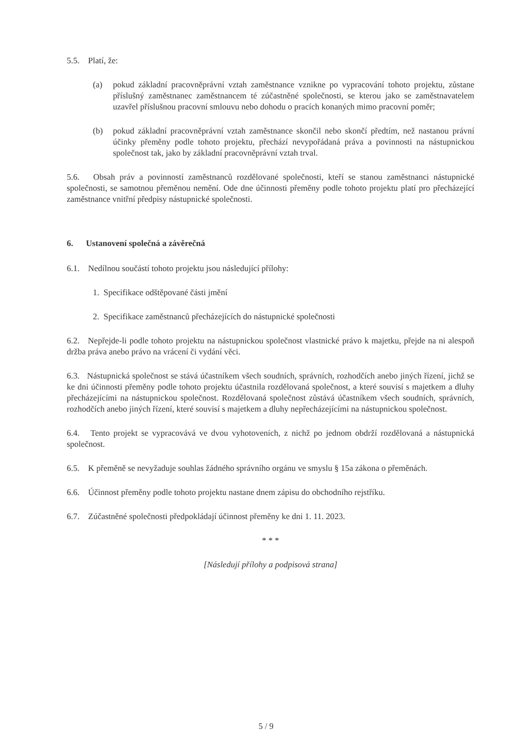5.5. Platí, že:
(a) pokud základní pracovněprávní vztah zaměstnance vznikne po vypracování tohoto projektu, zůstane příslušný zaměstnanec zaměstnancem té zúčastněné společnosti, se kterou jako se zaměstnavatelem uzavřel příslušnou pracovní smlouvu nebo dohodu o pracích konaných mimo pracovní poměr;
(b) pokud základní pracovněprávní vztah zaměstnance skončil nebo skončí předtím, než nastanou právní účinky přeměny podle tohoto projektu, přechází nevypořádaná práva a povinnosti na nástupnickou společnost tak, jako by základní pracovněprávní vztah trval.
5.6. Obsah práv a povinností zaměstnanců rozdělované společnosti, kteří se stanou zaměstnanci nástupnické společnosti, se samotnou přeměnou nemění. Ode dne účinnosti přeměny podle tohoto projektu platí pro přecházející zaměstnance vnitřní předpisy nástupnické společnosti.
6. Ustanovení společná a závěrečná
6.1. Nedílnou součástí tohoto projektu jsou následující přílohy:
1. Specifikace odštěpované části jmění
2. Specifikace zaměstnanců přecházejících do nástupnické společnosti
6.2. Nepřejde-li podle tohoto projektu na nástupnickou společnost vlastnické právo k majetku, přejde na ni alespoň držba práva anebo právo na vrácení či vydání věci.
6.3. Nástupnická společnost se stává účastníkem všech soudních, správních, rozhodčích anebo jiných řízení, jichž se ke dni účinnosti přeměny podle tohoto projektu účastnila rozdělovaná společnost, a které souvisí s majetkem a dluhy přecházejícími na nástupnickou společnost. Rozdělovaná společnost zůstává účastníkem všech soudních, správních, rozhodčích anebo jiných řízení, které souvisí s majetkem a dluhy nepřecházejícími na nástupnickou společnost.
6.4. Tento projekt se vypracovává ve dvou vyhotoveních, z nichž po jednom obdrží rozdělovaná a nástupnická společnost.
6.5. K přeměně se nevyžaduje souhlas žádného správního orgánu ve smyslu § 15a zákona o přeměnách.
6.6. Účinnost přeměny podle tohoto projektu nastane dnem zápisu do obchodního rejstříku.
6.7. Zúčastněné společnosti předpokládají účinnost přeměny ke dni 1. 11. 2023.
* * *
[Následují přílohy a podpisová strana]
5 / 9